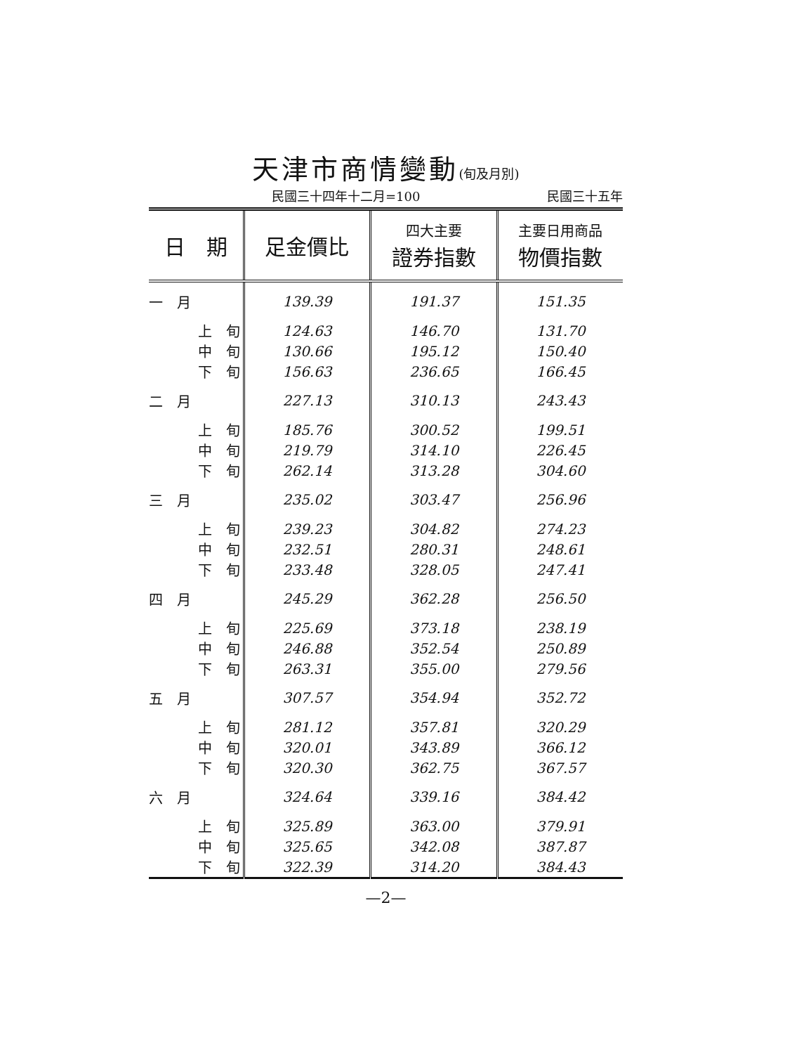天津市商情變動(旬及月別)
民國三十四年十二月=100 民國三十五年
| 日 期 | 足金價比 | 四大主要 證券指數 | 主要日用商品 物價指數 |
| --- | --- | --- | --- |
| 一 月 | 139.39 | 191.37 | 151.35 |
| 上 旬 | 124.63 | 146.70 | 131.70 |
| 中 旬 | 130.66 | 195.12 | 150.40 |
| 下 旬 | 156.63 | 236.65 | 166.45 |
| 二 月 | 227.13 | 310.13 | 243.43 |
| 上 旬 | 185.76 | 300.52 | 199.51 |
| 中 旬 | 219.79 | 314.10 | 226.45 |
| 下 旬 | 262.14 | 313.28 | 304.60 |
| 三 月 | 235.02 | 303.47 | 256.96 |
| 上 旬 | 239.23 | 304.82 | 274.23 |
| 中 旬 | 232.51 | 280.31 | 248.61 |
| 下 旬 | 233.48 | 328.05 | 247.41 |
| 四 月 | 245.29 | 362.28 | 256.50 |
| 上 旬 | 225.69 | 373.18 | 238.19 |
| 中 旬 | 246.88 | 352.54 | 250.89 |
| 下 旬 | 263.31 | 355.00 | 279.56 |
| 五 月 | 307.57 | 354.94 | 352.72 |
| 上 旬 | 281.12 | 357.81 | 320.29 |
| 中 旬 | 320.01 | 343.89 | 366.12 |
| 下 旬 | 320.30 | 362.75 | 367.57 |
| 六 月 | 324.64 | 339.16 | 384.42 |
| 上 旬 | 325.89 | 363.00 | 379.91 |
| 中 旬 | 325.65 | 342.08 | 387.87 |
| 下 旬 | 322.39 | 314.20 | 384.43 |
—2—